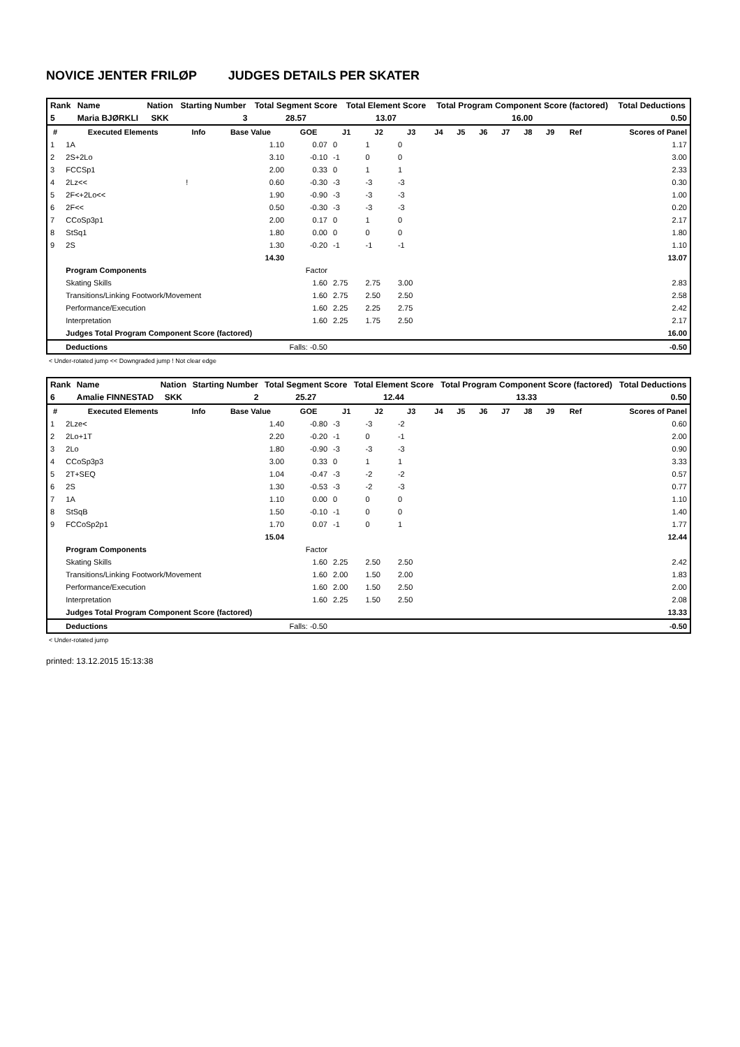NOVICE JENTER FRILØP JUDGES DETAILS PER SKATER
| Rank | Name | Nation | Starting Number | Total Segment Score | Total Element Score | Total Program Component Score (factored) | Total Deductions |
| 5 | Maria BJØRKLI | SKK | 3 | 28.57 | 13.07 | 16.00 | 0.50 |
| # | Executed Elements | Info | Base Value | GOE | J1 | J2 | J3 | J4 | J5 | J6 | J7 | J8 | J9 | Ref | Scores of Panel |
| --- | --- | --- | --- | --- | --- | --- | --- | --- | --- | --- | --- | --- | --- | --- | --- |
| 1 | 1A | | 1.10 | 0.07 | 0 | 1 | 0 | | | | | | | | 1.17 |
| 2 | 2S+2Lo | | 3.10 | -0.10 | -1 | 0 | 0 | | | | | | | | 3.00 |
| 3 | FCCSp1 | | 2.00 | 0.33 | 0 | 1 | 1 | | | | | | | | 2.33 |
| 4 | 2Lz<< | ! | 0.60 | -0.30 | -3 | -3 | -3 | | | | | | | | 0.30 |
| 5 | 2F<+2Lo<< | | 1.90 | -0.90 | -3 | -3 | -3 | | | | | | | | 1.00 |
| 6 | 2F<< | | 0.50 | -0.30 | -3 | -3 | -3 | | | | | | | | 0.20 |
| 7 | CCoSp3p1 | | 2.00 | 0.17 | 0 | 1 | 0 | | | | | | | | 2.17 |
| 8 | StSq1 | | 1.80 | 0.00 | 0 | 0 | 0 | | | | | | | | 1.80 |
| 9 | 2S | | 1.30 | -0.20 | -1 | -1 | -1 | | | | | | | | 1.10 |
| | | | 14.30 | | | | | | | | | | | | 13.07 |
| | Program Components | | | Factor | | | | | | | | | | | |
| | Skating Skills | | | 1.60 | 2.75 | 2.75 | 3.00 | | | | | | | | 2.83 |
| | Transitions/Linking Footwork/Movement | | | 1.60 | 2.75 | 2.50 | 2.50 | | | | | | | | 2.58 |
| | Performance/Execution | | | 1.60 | 2.25 | 2.25 | 2.75 | | | | | | | | 2.42 |
| | Interpretation | | | 1.60 | 2.25 | 1.75 | 2.50 | | | | | | | | 2.17 |
| | Judges Total Program Component Score (factored) | | | | | | | | | | | | | | 16.00 |
| | Deductions | | Falls: -0.50 | | | | | | | | | | | | -0.50 |
< Under-rotated jump << Downgraded jump ! Not clear edge
| Rank | Name | Nation | Starting Number | Total Segment Score | Total Element Score | Total Program Component Score (factored) | Total Deductions |
| 6 | Amalie FINNESTAD | SKK | 2 | 25.27 | 12.44 | 13.33 | 0.50 |
| # | Executed Elements | Info | Base Value | GOE | J1 | J2 | J3 | J4 | J5 | J6 | J7 | J8 | J9 | Ref | Scores of Panel |
| --- | --- | --- | --- | --- | --- | --- | --- | --- | --- | --- | --- | --- | --- | --- | --- |
| 1 | 2Lze< | | 1.40 | -0.80 | -3 | -3 | -2 | | | | | | | | 0.60 |
| 2 | 2Lo+1T | | 2.20 | -0.20 | -1 | 0 | -1 | | | | | | | | 2.00 |
| 3 | 2Lo | | 1.80 | -0.90 | -3 | -3 | -3 | | | | | | | | 0.90 |
| 4 | CCoSp3p3 | | 3.00 | 0.33 | 0 | 1 | 1 | | | | | | | | 3.33 |
| 5 | 2T+SEQ | | 1.04 | -0.47 | -3 | -2 | -2 | | | | | | | | 0.57 |
| 6 | 2S | | 1.30 | -0.53 | -3 | -2 | -3 | | | | | | | | 0.77 |
| 7 | 1A | | 1.10 | 0.00 | 0 | 0 | 0 | | | | | | | | 1.10 |
| 8 | StSqB | | 1.50 | -0.10 | -1 | 0 | 0 | | | | | | | | 1.40 |
| 9 | FCCoSp2p1 | | 1.70 | 0.07 | -1 | 0 | 1 | | | | | | | | 1.77 |
| | | | 15.04 | | | | | | | | | | | | 12.44 |
| | Program Components | | | Factor | | | | | | | | | | | |
| | Skating Skills | | | 1.60 | 2.25 | 2.50 | 2.50 | | | | | | | | 2.42 |
| | Transitions/Linking Footwork/Movement | | | 1.60 | 2.00 | 1.50 | 2.00 | | | | | | | | 1.83 |
| | Performance/Execution | | | 1.60 | 2.00 | 1.50 | 2.50 | | | | | | | | 2.00 |
| | Interpretation | | | 1.60 | 2.25 | 1.50 | 2.50 | | | | | | | | 2.08 |
| | Judges Total Program Component Score (factored) | | | | | | | | | | | | | | 13.33 |
| | Deductions | | Falls: -0.50 | | | | | | | | | | | | -0.50 |
< Under-rotated jump
printed: 13.12.2015 15:13:38